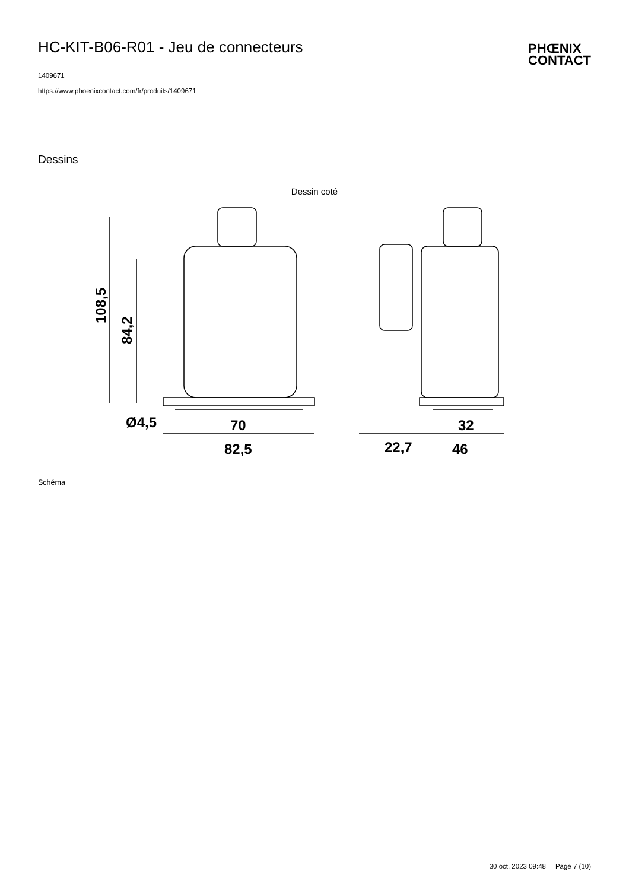HC-KIT-B06-R01 - Jeu de connecteurs
1409671
https://www.phoenixcontact.com/fr/produits/1409671
PHŒNIX
CONTACT
Dessins
Dessin coté
Ø4,5
70
82,5
32
46
22,7
108,5
84,2
Schéma
30 oct. 2023 09:48 Page 7 (10)